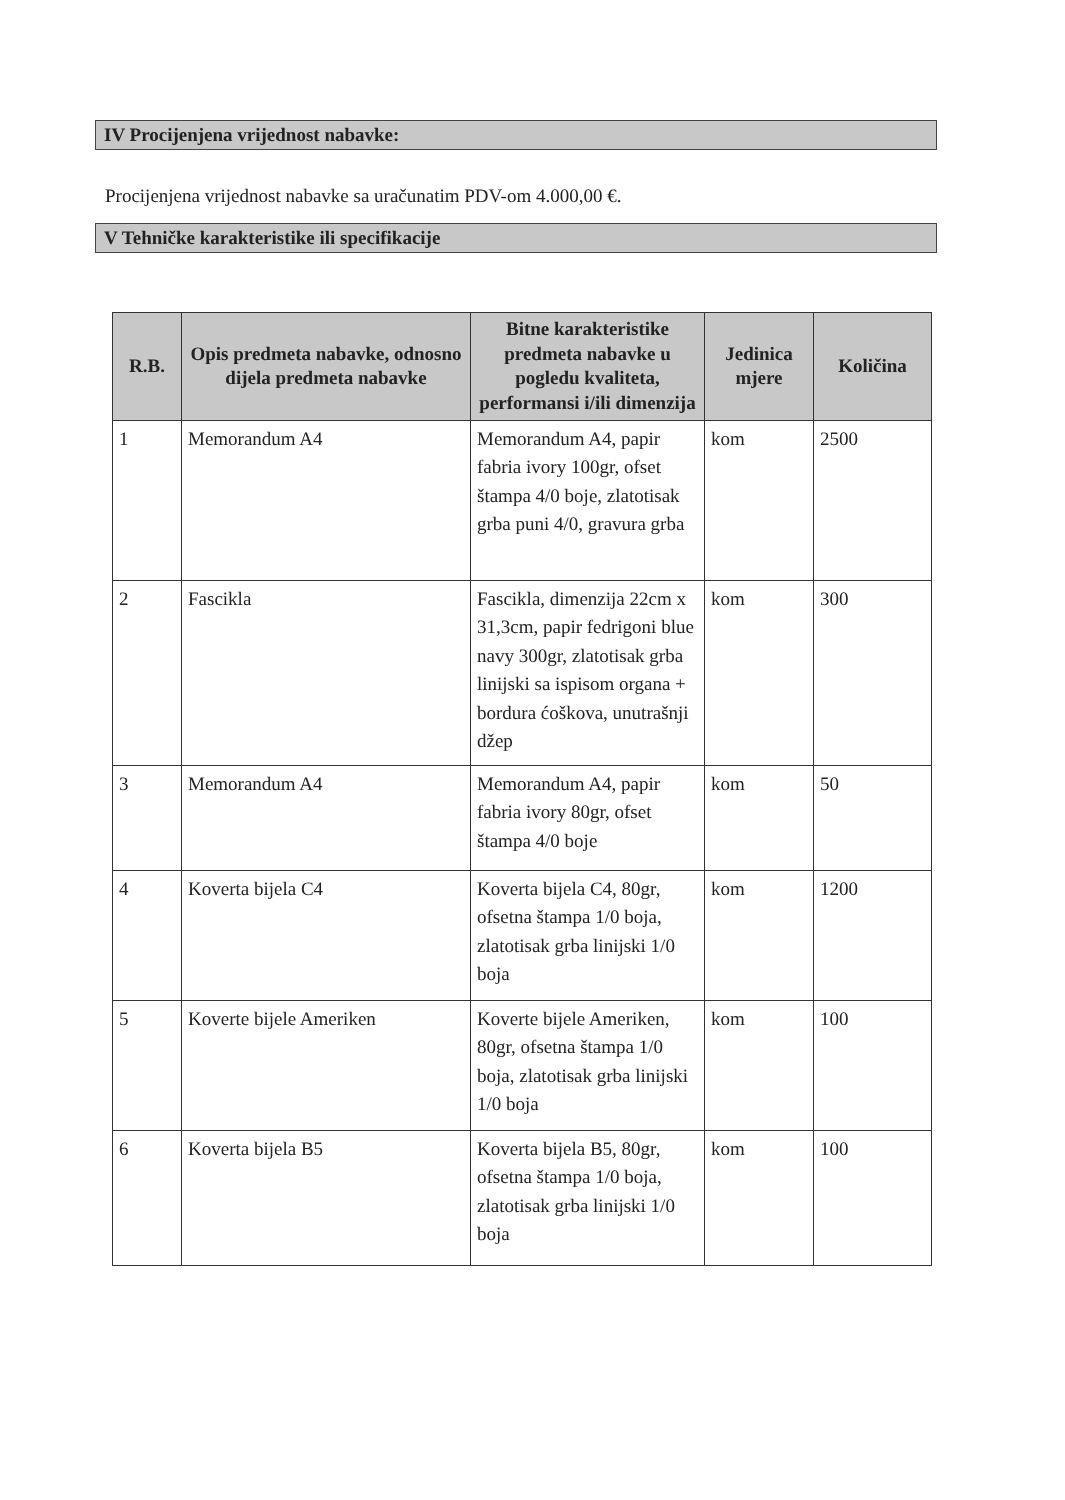IV Procijenjena vrijednost nabavke:
Procijenjena vrijednost nabavke sa uračunatim PDV-om 4.000,00 €.
V Tehničke karakteristike ili specifikacije
| R.B. | Opis predmeta nabavke, odnosno dijela predmeta nabavke | Bitne karakteristike predmeta nabavke u pogledu kvaliteta, performansi i/ili dimenzija | Jedinica mjere | Količina |
| --- | --- | --- | --- | --- |
| 1 | Memorandum A4 | Memorandum A4, papir fabria ivory 100gr, ofset štampa 4/0 boje, zlatotisak grba puni 4/0, gravura grba | kom | 2500 |
| 2 | Fascikla | Fascikla, dimenzija 22cm x 31,3cm, papir fedrigoni blue navy 300gr, zlatotisak grba linijski sa ispisom organa + bordura ćoškova, unutrašnji džep | kom | 300 |
| 3 | Memorandum A4 | Memorandum A4, papir fabria ivory 80gr, ofset štampa 4/0 boje | kom | 50 |
| 4 | Koverta bijela C4 | Koverta bijela C4, 80gr, ofsetna štampa 1/0 boja, zlatotisak grba linijski 1/0 boja | kom | 1200 |
| 5 | Koverte bijele Ameriken | Koverte bijele Ameriken, 80gr, ofsetna štampa 1/0 boja, zlatotisak grba linijski 1/0 boja | kom | 100 |
| 6 | Koverta bijela B5 | Koverta bijela B5, 80gr, ofsetna štampa 1/0 boja, zlatotisak grba linijski 1/0 boja | kom | 100 |